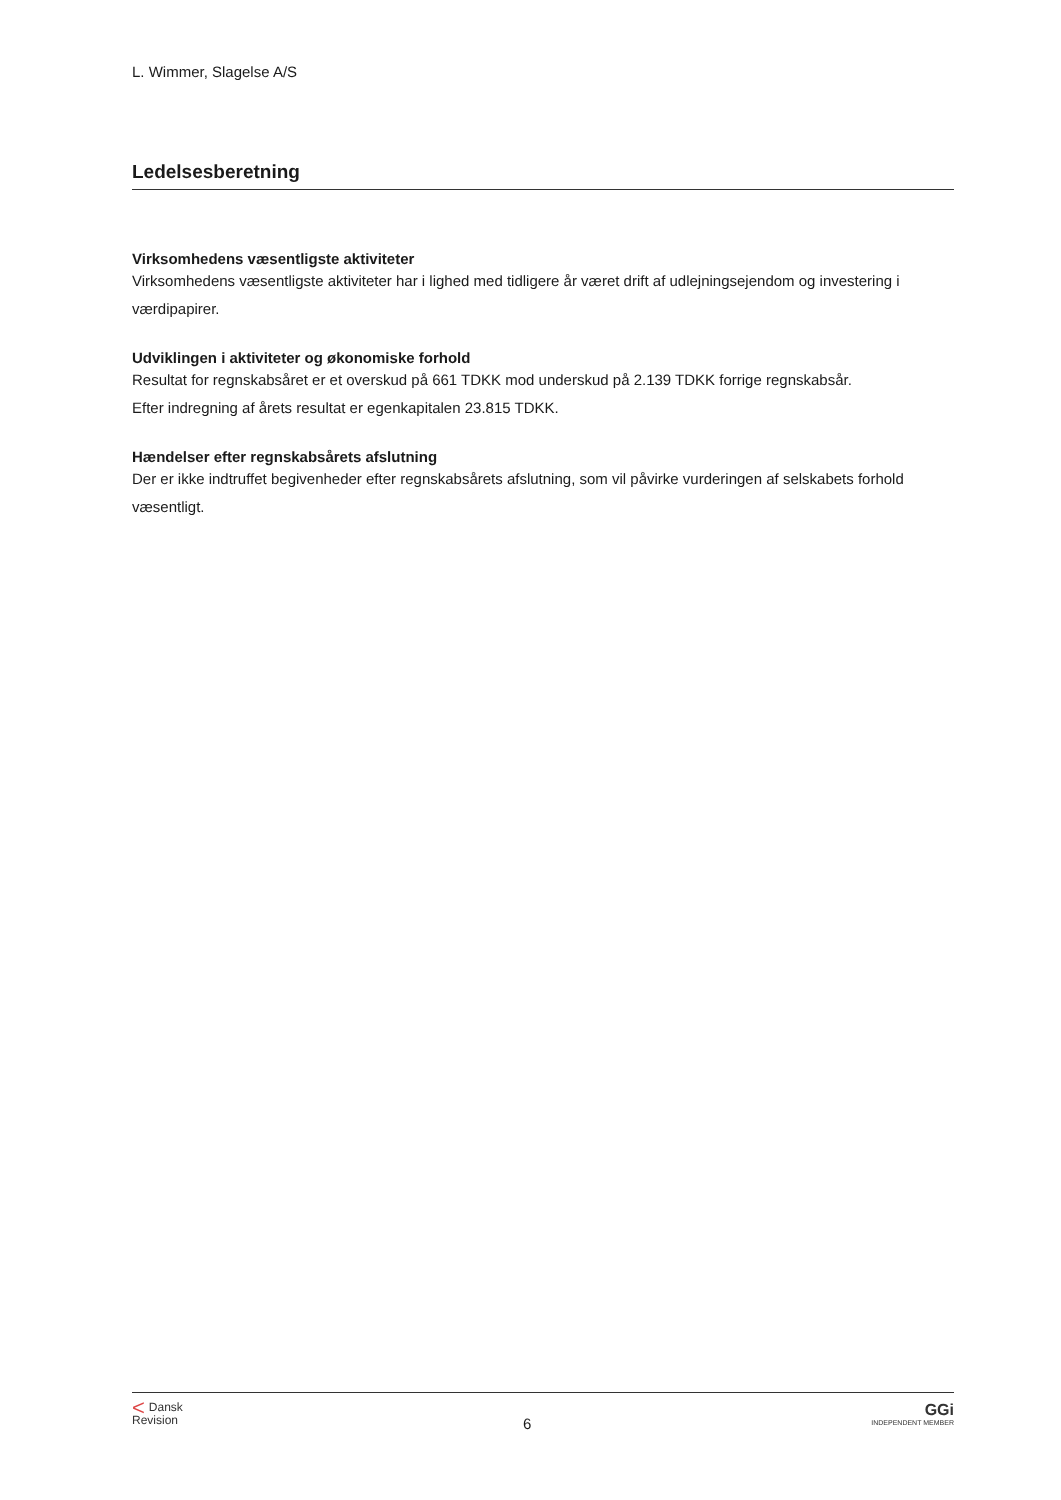L. Wimmer, Slagelse A/S
Ledelsesberetning
Virksomhedens væsentligste aktiviteter
Virksomhedens væsentligste aktiviteter har i lighed med tidligere år været drift af udlejningsejendom og investering i værdipapirer.
Udviklingen i aktiviteter og økonomiske forhold
Resultat for regnskabsåret er et overskud på 661 TDKK mod underskud på 2.139 TDKK forrige regnskabsår.
Efter indregning af årets resultat er egenkapitalen 23.815 TDKK.
Hændelser efter regnskabsårets afslutning
Der er ikke indtruffet begivenheder efter regnskabsårets afslutning, som vil påvirke vurderingen af selskabets forhold væsentligt.
< Dansk
Revision
6
GGi
INDEPENDENT MEMBER